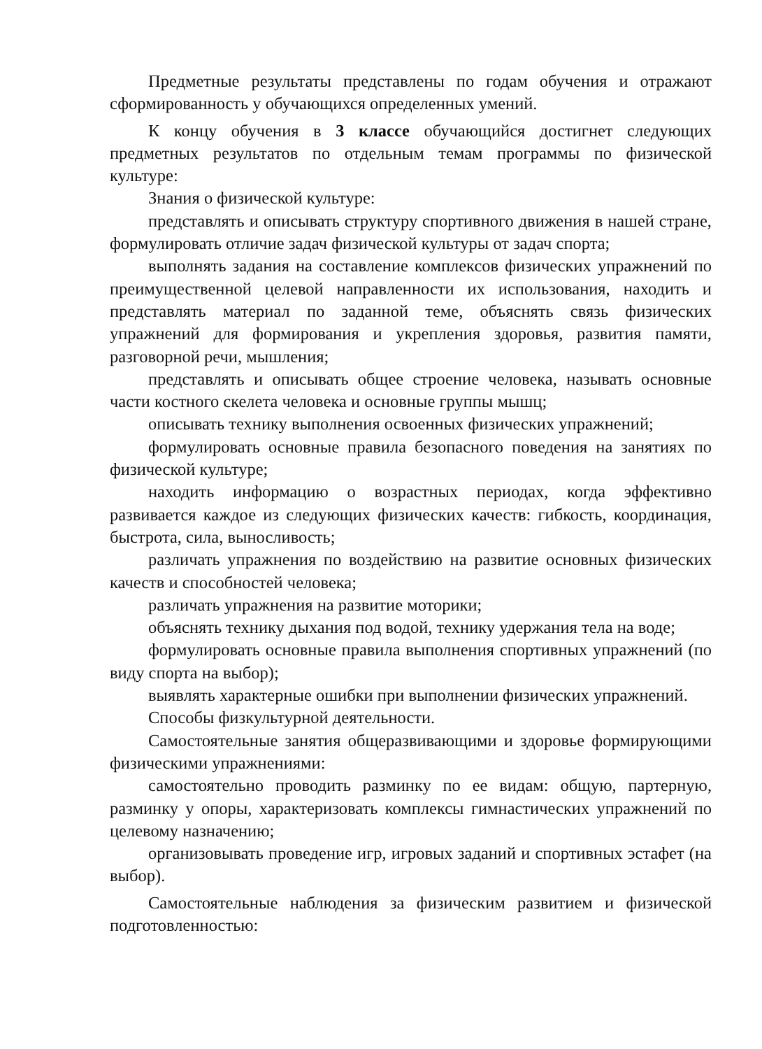Предметные результаты представлены по годам обучения и отражают сформированность у обучающихся определенных умений.
К концу обучения в 3 классе обучающийся достигнет следующих предметных результатов по отдельным темам программы по физической культуре:
Знания о физической культуре:
представлять и описывать структуру спортивного движения в нашей стране, формулировать отличие задач физической культуры от задач спорта;
выполнять задания на составление комплексов физических упражнений по преимущественной целевой направленности их использования, находить и представлять материал по заданной теме, объяснять связь физических упражнений для формирования и укрепления здоровья, развития памяти, разговорной речи, мышления;
представлять и описывать общее строение человека, называть основные части костного скелета человека и основные группы мышц;
описывать технику выполнения освоенных физических упражнений;
формулировать основные правила безопасного поведения на занятиях по физической культуре;
находить информацию о возрастных периодах, когда эффективно развивается каждое из следующих физических качеств: гибкость, координация, быстрота, сила, выносливость;
различать упражнения по воздействию на развитие основных физических качеств и способностей человека;
различать упражнения на развитие моторики;
объяснять технику дыхания под водой, технику удержания тела на воде;
формулировать основные правила выполнения спортивных упражнений (по виду спорта на выбор);
выявлять характерные ошибки при выполнении физических упражнений.
Способы физкультурной деятельности.
Самостоятельные занятия общеразвивающими и здоровье формирующими физическими упражнениями:
самостоятельно проводить разминку по ее видам: общую, партерную, разминку у опоры, характеризовать комплексы гимнастических упражнений по целевому назначению;
организовывать проведение игр, игровых заданий и спортивных эстафет (на выбор).
Самостоятельные наблюдения за физическим развитием и физической подготовленностью: